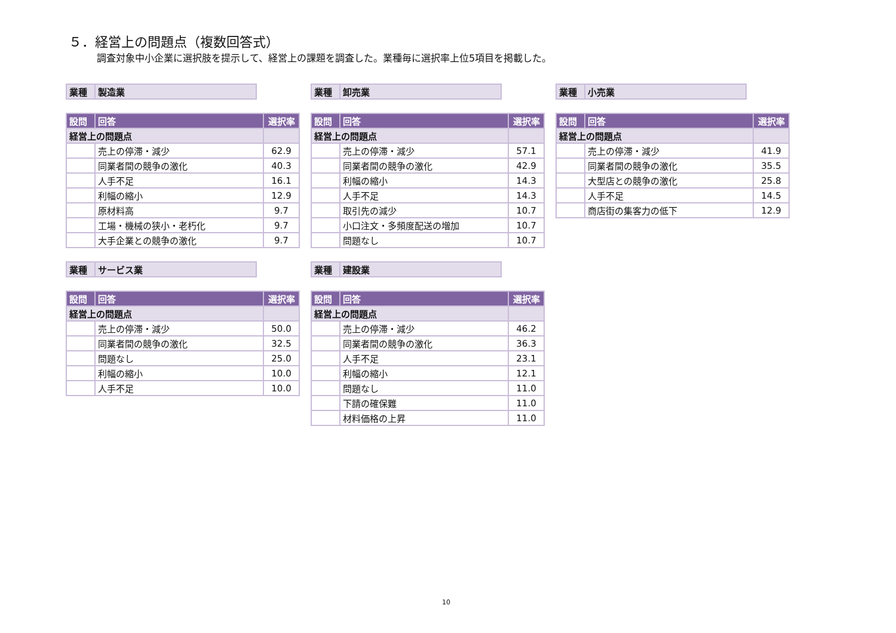５．経営上の問題点（複数回答式）
調査対象中小企業に選択肢を提示して、経営上の課題を調査した。業種毎に選択率上位5項目を掲載した。
| 業種 | 製造業 |
| 設問 | 回答 | 選択率 |
| --- | --- | --- |
| 経営上の問題点 | | |
| | 売上の停滞・減少 | 62.9 |
| | 同業者間の競争の激化 | 40.3 |
| | 人手不足 | 16.1 |
| | 利幅の縮小 | 12.9 |
| | 原材料高 | 9.7 |
| | 工場・機械の狭小・老朽化 | 9.7 |
| | 大手企業との競争の激化 | 9.7 |
| 業種 | 卸売業 |
| 設問 | 回答 | 選択率 |
| --- | --- | --- |
| 経営上の問題点 | | |
| | 売上の停滞・減少 | 57.1 |
| | 同業者間の競争の激化 | 42.9 |
| | 利幅の縮小 | 14.3 |
| | 人手不足 | 14.3 |
| | 取引先の減少 | 10.7 |
| | 小口注文・多頻度配送の増加 | 10.7 |
| | 問題なし | 10.7 |
| 業種 | 小売業 |
| 設問 | 回答 | 選択率 |
| --- | --- | --- |
| 経営上の問題点 | | |
| | 売上の停滞・減少 | 41.9 |
| | 同業者間の競争の激化 | 35.5 |
| | 大型店との競争の激化 | 25.8 |
| | 人手不足 | 14.5 |
| | 商店街の集客力の低下 | 12.9 |
| 業種 | サービス業 |
| 設問 | 回答 | 選択率 |
| --- | --- | --- |
| 経営上の問題点 | | |
| | 売上の停滞・減少 | 50.0 |
| | 同業者間の競争の激化 | 32.5 |
| | 問題なし | 25.0 |
| | 利幅の縮小 | 10.0 |
| | 人手不足 | 10.0 |
| 業種 | 建設業 |
| 設問 | 回答 | 選択率 |
| --- | --- | --- |
| 経営上の問題点 | | |
| | 売上の停滞・減少 | 46.2 |
| | 同業者間の競争の激化 | 36.3 |
| | 人手不足 | 23.1 |
| | 利幅の縮小 | 12.1 |
| | 問題なし | 11.0 |
| | 下請の確保難 | 11.0 |
| | 材料価格の上昇 | 11.0 |
10